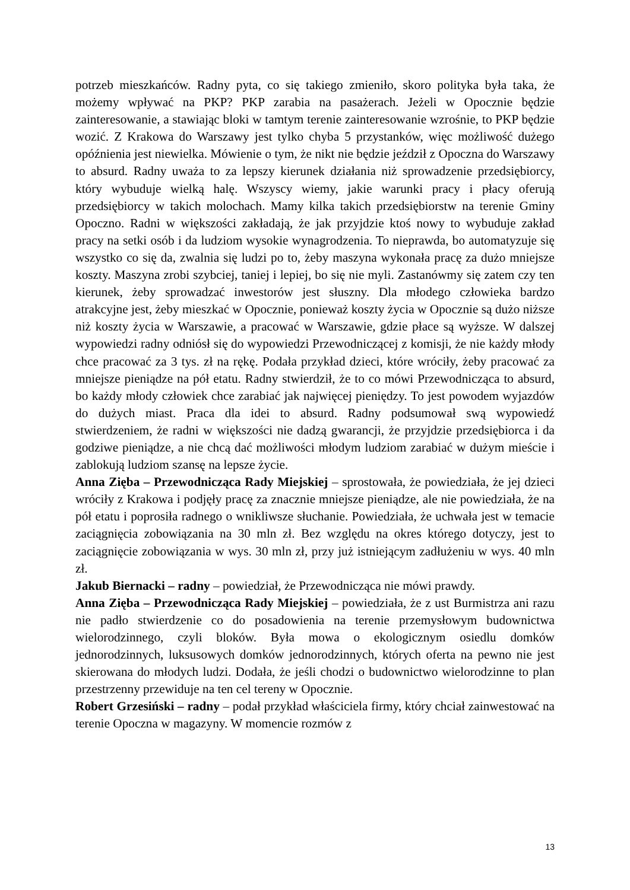potrzeb mieszkańców. Radny pyta, co się takiego zmieniło, skoro polityka była taka, że możemy wpływać na PKP? PKP zarabia na pasażerach. Jeżeli w Opocznie będzie zainteresowanie, a stawiając bloki w tamtym terenie zainteresowanie wzrośnie, to PKP będzie wozić. Z Krakowa do Warszawy jest tylko chyba 5 przystanków, więc możliwość dużego opóźnienia jest niewielka. Mówienie o tym, że nikt nie będzie jeździł z Opoczna do Warszawy to absurd. Radny uważa to za lepszy kierunek działania niż sprowadzenie przedsiębiorcy, który wybuduje wielką halę. Wszyscy wiemy, jakie warunki pracy i płacy oferują przedsiębiorcy w takich molochach. Mamy kilka takich przedsiębiorstw na terenie Gminy Opoczno. Radni w większości zakładają, że jak przyjdzie ktoś nowy to wybuduje zakład pracy na setki osób i da ludziom wysokie wynagrodzenia. To nieprawda, bo automatyzuje się wszystko co się da, zwalnia się ludzi po to, żeby maszyna wykonała pracę za dużo mniejsze koszty. Maszyna zrobi szybciej, taniej i lepiej, bo się nie myli. Zastanówmy się zatem czy ten kierunek, żeby sprowadzać inwestorów jest słuszny. Dla młodego człowieka bardzo atrakcyjne jest, żeby mieszkać w Opocznie, ponieważ koszty życia w Opocznie są dużo niższe niż koszty życia w Warszawie, a pracować w Warszawie, gdzie płace są wyższe. W dalszej wypowiedzi radny odniósł się do wypowiedzi Przewodniczącej z komisji, że nie każdy młody chce pracować za 3 tys. zł na rękę. Podała przykład dzieci, które wróciły, żeby pracować za mniejsze pieniądze na pół etatu. Radny stwierdził, że to co mówi Przewodnicząca to absurd, bo każdy młody człowiek chce zarabiać jak najwięcej pieniędzy. To jest powodem wyjazdów do dużych miast. Praca dla idei to absurd. Radny podsumował swą wypowiedź stwierdzeniem, że radni w większości nie dadzą gwarancji, że przyjdzie przedsiębiorca i da godziwe pieniądze, a nie chcą dać możliwości młodym ludziom zarabiać w dużym mieście i zablokują ludziom szansę na lepsze życie.
Anna Zięba – Przewodnicząca Rady Miejskiej – sprostowała, że powiedziała, że jej dzieci wróciły z Krakowa i podjęły pracę za znacznie mniejsze pieniądze, ale nie powiedziała, że na pół etatu i poprosiła radnego o wnikliwsze słuchanie. Powiedziała, że uchwała jest w temacie zaciągnięcia zobowiązania na 30 mln zł. Bez względu na okres którego dotyczy, jest to zaciągnięcie zobowiązania w wys. 30 mln zł, przy już istniejącym zadłużeniu w wys. 40 mln zł.
Jakub Biernacki – radny – powiedział, że Przewodnicząca nie mówi prawdy.
Anna Zięba – Przewodnicząca Rady Miejskiej – powiedziała, że z ust Burmistrza ani razu nie padło stwierdzenie co do posadowienia na terenie przemysłowym budownictwa wielorodzinnego, czyli bloków. Była mowa o ekologicznym osiedlu domków jednorodzinnych, luksusowych domków jednorodzinnych, których oferta na pewno nie jest skierowana do młodych ludzi. Dodała, że jeśli chodzi o budownictwo wielorodzinne to plan przestrzenny przewiduje na ten cel tereny w Opocznie.
Robert Grzesiński – radny – podał przykład właściciela firmy, który chciał zainwestować na terenie Opoczna w magazyny. W momencie rozmów z
13